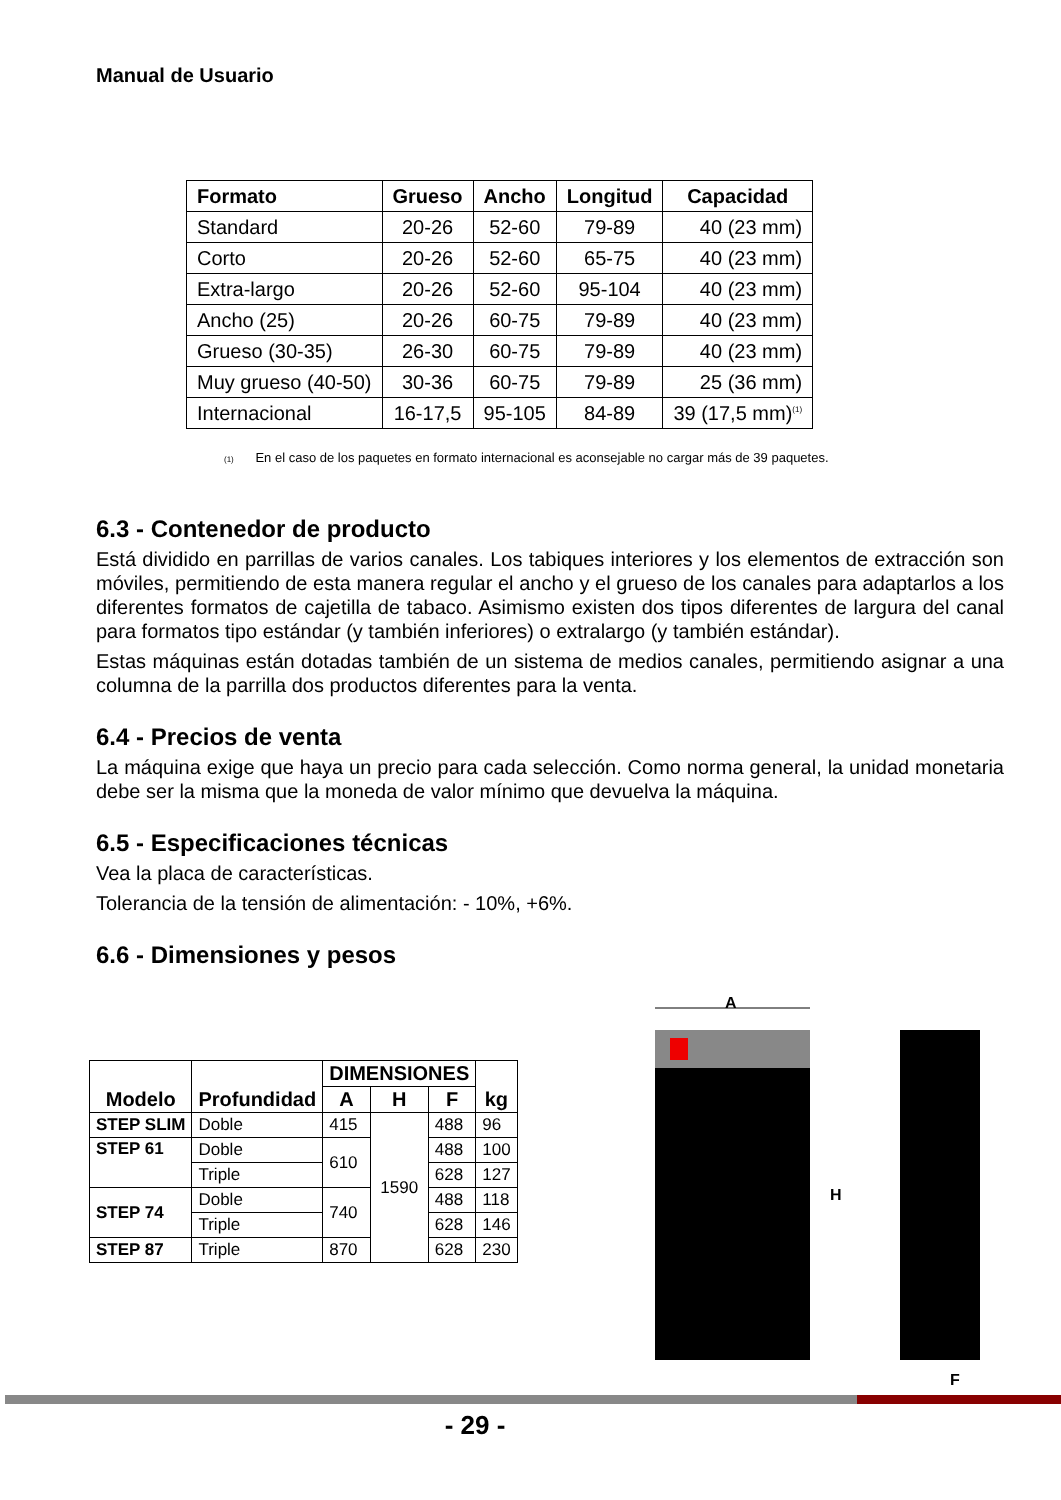Manual de Usuario
| Formato | Grueso | Ancho | Longitud | Capacidad |
| --- | --- | --- | --- | --- |
| Standard | 20-26 | 52-60 | 79-89 | 40 (23 mm) |
| Corto | 20-26 | 52-60 | 65-75 | 40 (23 mm) |
| Extra-largo | 20-26 | 52-60 | 95-104 | 40 (23 mm) |
| Ancho (25) | 20-26 | 60-75 | 79-89 | 40 (23 mm) |
| Grueso (30-35) | 26-30 | 60-75 | 79-89 | 40 (23 mm) |
| Muy grueso (40-50) | 30-36 | 60-75 | 79-89 | 25 (36 mm) |
| Internacional | 16-17,5 | 95-105 | 84-89 | 39 (17,5 mm)<sup>(1)</sup> |
(1) En el caso de los paquetes en formato internacional es aconsejable no cargar más de 39 paquetes.
6.3 - Contenedor de producto
Está dividido en parrillas de varios canales. Los tabiques interiores y los elementos de extracción son móviles, permitiendo de esta manera regular el ancho y el grueso de los canales para adaptarlos a los diferentes formatos de cajetilla de tabaco. Asimismo existen dos tipos diferentes de largura del canal para formatos tipo estándar (y también inferiores) o extralargo (y también estándar).
Estas máquinas están dotadas también de un sistema de medios canales, permitiendo asignar a una columna de la parrilla dos productos diferentes para la venta.
6.4 - Precios de venta
La máquina exige que haya un precio para cada selección. Como norma general, la unidad monetaria debe ser la misma que la moneda de valor mínimo que devuelva la máquina.
6.5 - Especificaciones técnicas
Vea la placa de características.
Tolerancia de la tensión de alimentación: - 10%, +6%.
6.6 - Dimensiones y pesos
| Modelo | Profundidad | DIMENSIONES | | | kg |
| --- | --- | --- | --- | --- | --- |
| | | A | H | F | |
| STEP SLIM | Doble | 415 | 1590 | 488 | 96 |
| STEP 61 | Doble | 610 | | 488 | 100 |
| | Triple | | | 628 | 127 |
| STEP 74 | Doble | 740 | | 488 | 118 |
| | Triple | | | 628 | 146 |
| STEP 87 | Triple | 870 | | 628 | 230 |
A
H
F
- 29 -